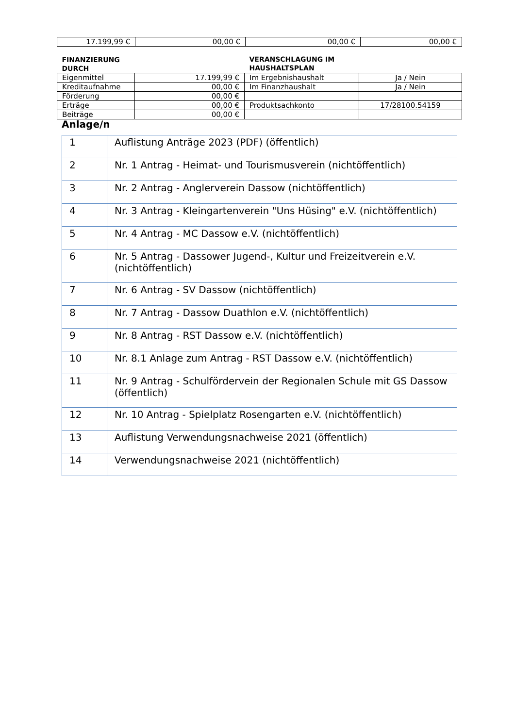| 17.199,99 € | 00,00 € | 00,00 € | 00,00 € |
| FINANZIERUNG DURCH | | VERANSCHLAGUNG IM HAUSHALTSPLAN | |
| Eigenmittel | 17.199,99 € | Im Ergebnishaushalt | Ja / Nein |
| Kreditaufnahme | 00,00 € | Im Finanzhaushalt | Ja / Nein |
| Förderung | 00,00 € | | |
| Erträge | 00,00 € | Produktsachkonto | 17/28100.54159 |
| Beiträge | 00,00 € | | |
Anlage/n
| 1 | Auflistung Anträge 2023 (PDF) (öffentlich) |
| 2 | Nr. 1 Antrag - Heimat- und Tourismusverein (nichtöffentlich) |
| 3 | Nr. 2 Antrag - Anglerverein Dassow (nichtöffentlich) |
| 4 | Nr. 3 Antrag - Kleingartenverein "Uns Hüsing" e.V. (nichtöffentlich) |
| 5 | Nr. 4 Antrag - MC Dassow e.V. (nichtöffentlich) |
| 6 | Nr. 5 Antrag - Dassower Jugend-, Kultur und Freizeitverein e.V. (nichtöffentlich) |
| 7 | Nr. 6 Antrag - SV Dassow (nichtöffentlich) |
| 8 | Nr. 7 Antrag - Dassow Duathlon e.V. (nichtöffentlich) |
| 9 | Nr. 8 Antrag - RST Dassow e.V. (nichtöffentlich) |
| 10 | Nr. 8.1 Anlage zum Antrag - RST Dassow e.V. (nichtöffentlich) |
| 11 | Nr. 9 Antrag - Schulfördervein der Regionalen Schule mit GS Dassow (öffentlich) |
| 12 | Nr. 10 Antrag - Spielplatz Rosengarten e.V. (nichtöffentlich) |
| 13 | Auflistung Verwendungsnachweise 2021 (öffentlich) |
| 14 | Verwendungsnachweise 2021 (nichtöffentlich) |